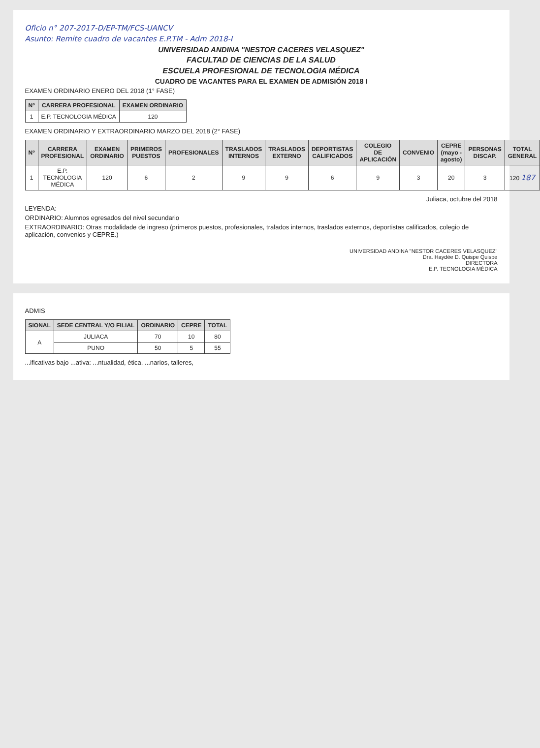Oficio n° 207-2017-D/EP-TM/FCS-UANCV
Asunto: Remite cuadro de vacantes E.P.TM - Adm 2018-I
UNIVERSIDAD ANDINA "NESTOR CACERES VELASQUEZ"
FACULTAD DE CIENCIAS DE LA SALUD
ESCUELA PROFESIONAL DE TECNOLOGIA MÉDICA
CUADRO DE VACANTES PARA EL EXAMEN DE ADMISIÓN 2018 I
EXAMEN ORDINARIO ENERO DEL 2018 (1° FASE)
| Nº | CARRERA PROFESIONAL | EXAMEN ORDINARIO |
| --- | --- | --- |
| 1 | E.P. TECNOLOGIA MÉDICA | 120 |
EXAMEN ORDINARIO Y EXTRAORDINARIO MARZO DEL 2018 (2° FASE)
| Nº | CARRERA PROFESIONAL | EXAMEN ORDINARIO | PRIMEROS PUESTOS | PROFESIONALES | TRASLADOS INTERNOS | TRASLADOS EXTERNO | DEPORTISTAS CALIFICADOS | COLEGIO DE APLICACIÓN | CONVENIO | CEPRE (mayo - agosto) | PERSONAS DISCAP. | TOTAL GENERAL |
| --- | --- | --- | --- | --- | --- | --- | --- | --- | --- | --- | --- | --- |
| 1 | E.P. TECNOLOGIA MÉDICA | 120 | 6 | 2 | 9 | 9 | 6 | 9 | 3 | 20 | 3 | 120 187 |
Juliaca, octubre del 2018
LEYENDA:
ORDINARIO: Alumnos egresados del nivel secundario
EXTRAORDINARIO: Otras modalidade de ingreso (primeros puestos, profesionales, tralados internos, traslados externos, deportistas calificados, colegio de aplicación, convenios y CEPRE.)
UNIVERSIDAD ANDINA "NESTOR CACERES VELASQUEZ"
Dra. Haydée D. Quispe Quispe
DIRECTORA
E.P. TECNOLOGIA MÉDICA
ADMIS
| SIONAL | SEDE CENTRAL Y/O FILIAL | ORDINARIO | CEPRE | TOTAL |
| --- | --- | --- | --- | --- |
| A | JULIACA | 70 | 10 | 80 |
| | PUNO | 50 | 5 | 55 |
...ificativas bajo ...ativa: ...ntualidad, ética, ...narios, talleres,